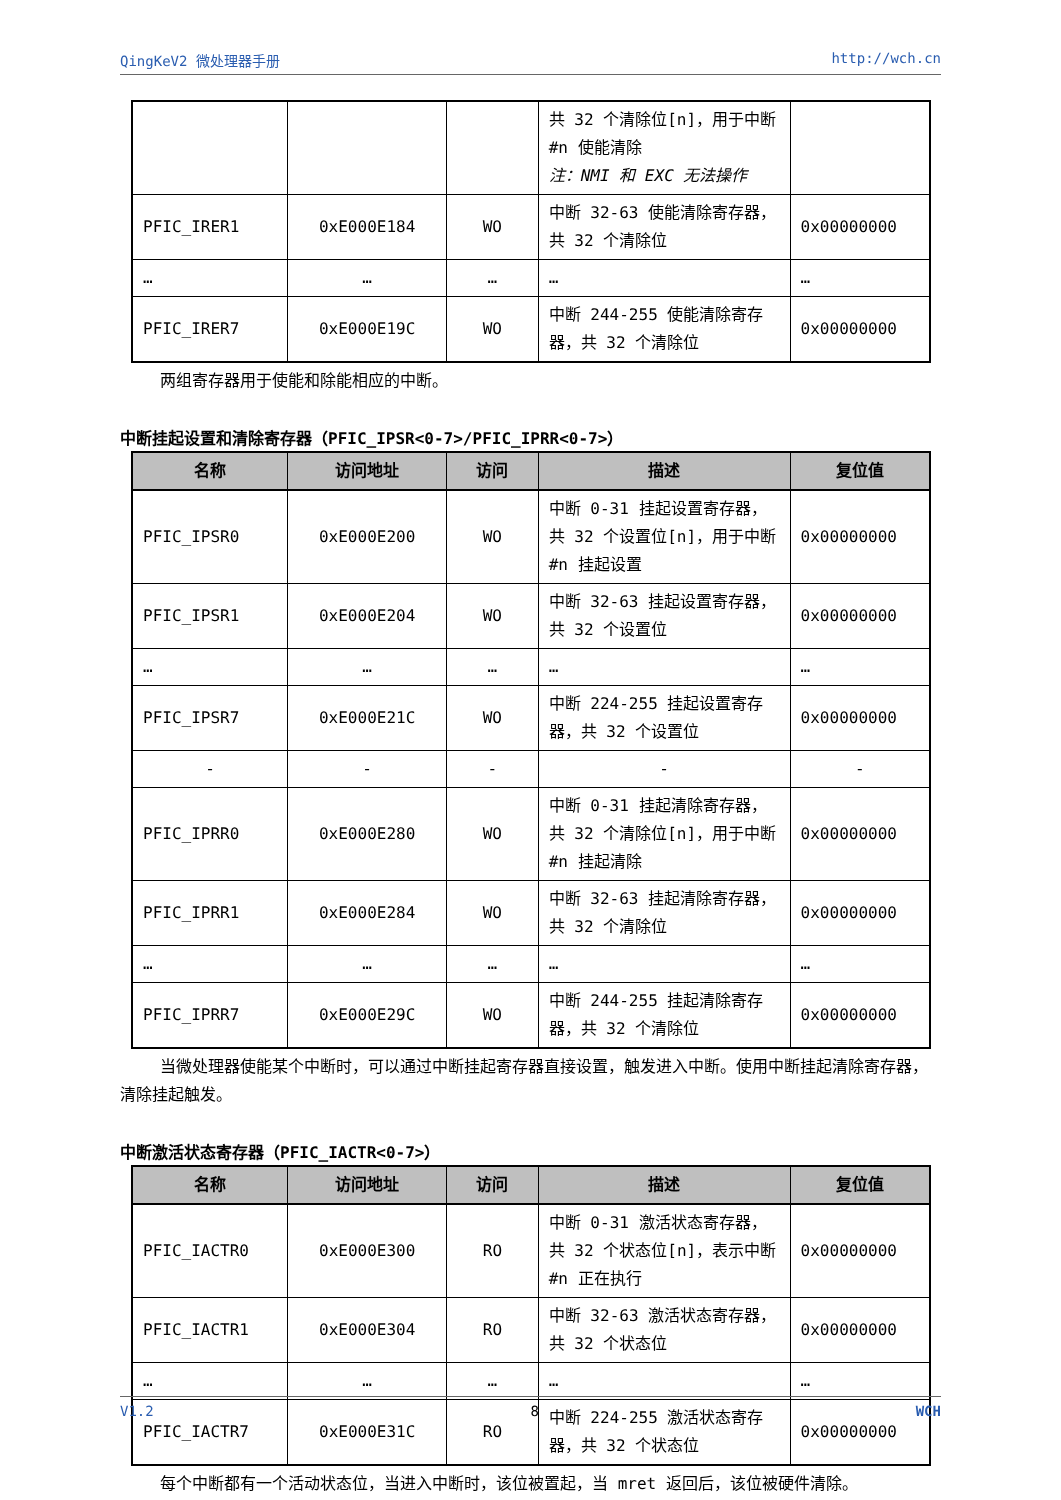QingKeV2 微处理器手册 http://wch.cn
| | | | 共 32 个清除位[n]，用于中断#n 使能清除 注：NMI 和 EXC 无法操作 | |
| PFIC_IRER1 | 0xE000E184 | WO | 中断 32-63 使能清除寄存器，共 32 个清除位 | 0x00000000 |
| … | … | … | … | … |
| PFIC_IRER7 | 0xE000E19C | WO | 中断 244-255 使能清除寄存器，共 32 个清除位 | 0x00000000 |
两组寄存器用于使能和除能相应的中断。
中断挂起设置和清除寄存器（PFIC_IPSR<0-7>/PFIC_IPRR<0-7>）
| 名称 | 访问地址 | 访问 | 描述 | 复位值 |
| --- | --- | --- | --- | --- |
| PFIC_IPSR0 | 0xE000E200 | WO | 中断 0-31 挂起设置寄存器，共 32 个设置位[n]，用于中断#n 挂起设置 | 0x00000000 |
| PFIC_IPSR1 | 0xE000E204 | WO | 中断 32-63 挂起设置寄存器，共 32 个设置位 | 0x00000000 |
| … | … | … | … | … |
| PFIC_IPSR7 | 0xE000E21C | WO | 中断 224-255 挂起设置寄存器，共 32 个设置位 | 0x00000000 |
| - | - | - | - | - |
| PFIC_IPRR0 | 0xE000E280 | WO | 中断 0-31 挂起清除寄存器，共 32 个清除位[n]，用于中断#n 挂起清除 | 0x00000000 |
| PFIC_IPRR1 | 0xE000E284 | WO | 中断 32-63 挂起清除寄存器，共 32 个清除位 | 0x00000000 |
| … | … | … | … | … |
| PFIC_IPRR7 | 0xE000E29C | WO | 中断 244-255 挂起清除寄存器，共 32 个清除位 | 0x00000000 |
当微处理器使能某个中断时，可以通过中断挂起寄存器直接设置，触发进入中断。使用中断挂起清除寄存器，清除挂起触发。
中断激活状态寄存器（PFIC_IACTR<0-7>）
| 名称 | 访问地址 | 访问 | 描述 | 复位值 |
| --- | --- | --- | --- | --- |
| PFIC_IACTR0 | 0xE000E300 | RO | 中断 0-31 激活状态寄存器，共 32 个状态位[n]，表示中断#n 正在执行 | 0x00000000 |
| PFIC_IACTR1 | 0xE000E304 | RO | 中断 32-63 激活状态寄存器，共 32 个状态位 | 0x00000000 |
| … | … | … | … | … |
| PFIC_IACTR7 | 0xE000E31C | RO | 中断 224-255 激活状态寄存器，共 32 个状态位 | 0x00000000 |
每个中断都有一个活动状态位，当进入中断时，该位被置起，当 mret 返回后，该位被硬件清除。
V1.2 8 WCH